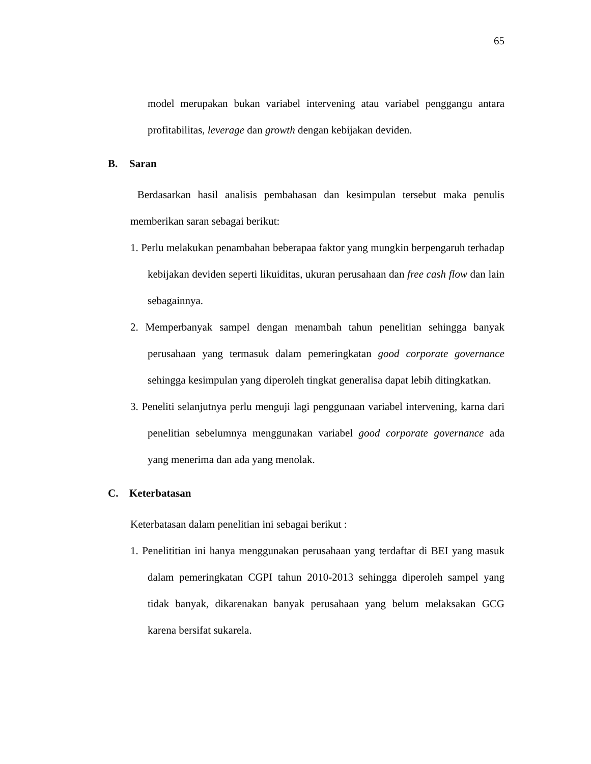65
model merupakan bukan variabel intervening atau variabel penggangu antara profitabilitas, leverage dan growth dengan kebijakan deviden.
B. Saran
Berdasarkan hasil analisis pembahasan dan kesimpulan tersebut maka penulis memberikan saran sebagai berikut:
1. Perlu melakukan penambahan beberapaa faktor yang mungkin berpengaruh terhadap kebijakan deviden seperti likuiditas, ukuran perusahaan dan free cash flow dan lain sebagainnya.
2. Memperbanyak sampel dengan menambah tahun penelitian sehingga banyak perusahaan yang termasuk dalam pemeringkatan good corporate governance sehingga kesimpulan yang diperoleh tingkat generalisa dapat lebih ditingkatkan.
3. Peneliti selanjutnya perlu menguji lagi penggunaan variabel intervening, karna dari penelitian sebelumnya menggunakan variabel good corporate governance ada yang menerima dan ada yang menolak.
C. Keterbatasan
Keterbatasan dalam penelitian ini sebagai berikut :
1. Penelititian ini hanya menggunakan perusahaan yang terdaftar di BEI yang masuk dalam pemeringkatan CGPI tahun 2010-2013 sehingga diperoleh sampel yang tidak banyak, dikarenakan banyak perusahaan yang belum melaksakan GCG karena bersifat sukarela.